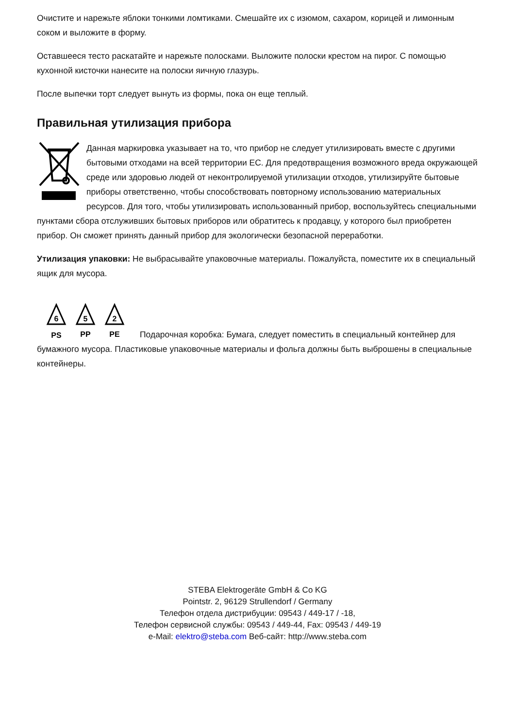Очистите и нарежьте яблоки тонкими ломтиками. Смешайте их с изюмом, сахаром, корицей и лимонным соком и выложите в форму.
Оставшееся тесто раскатайте и нарежьте полосками. Выложите полоски крестом на пирог. С помощью кухонной кисточки нанесите на полоски яичную глазурь.
После выпечки торт следует вынуть из формы, пока он еще теплый.
Правильная утилизация прибора
Данная маркировка указывает на то, что прибор не следует утилизировать вместе с другими бытовыми отходами на всей территории ЕС. Для предотвращения возможного вреда окружающей среде или здоровью людей от неконтролируемой утилизации отходов, утилизируйте бытовые приборы ответственно, чтобы способствовать повторному использованию материальных ресурсов. Для того, чтобы утилизировать использованный прибор, воспользуйтесь специальными пунктами сбора отслуживших бытовых приборов или обратитесь к продавцу, у которого был приобретен прибор. Он сможет принять данный прибор для экологически безопасной переработки.
Утилизация упаковки: Не выбрасывайте упаковочные материалы. Пожалуйста, поместите их в специальный ящик для мусора.
6
5
2
PS
PP
PE
Подарочная коробка: Бумага, следует поместить в специальный контейнер для бумажного мусора. Пластиковые упаковочные материалы и фольга должны быть выброшены в специальные контейнеры.
STEBA Elektrogeräte GmbH & Co KG
Pointstr. 2, 96129 Strullendorf / Germany
Телефон отдела дистрибуции: 09543 / 449-17 / -18,
Телефон сервисной службы: 09543 / 449-44, Fax: 09543 / 449-19
e-Mail: elektro@steba.com Веб-сайт: http://www.steba.com